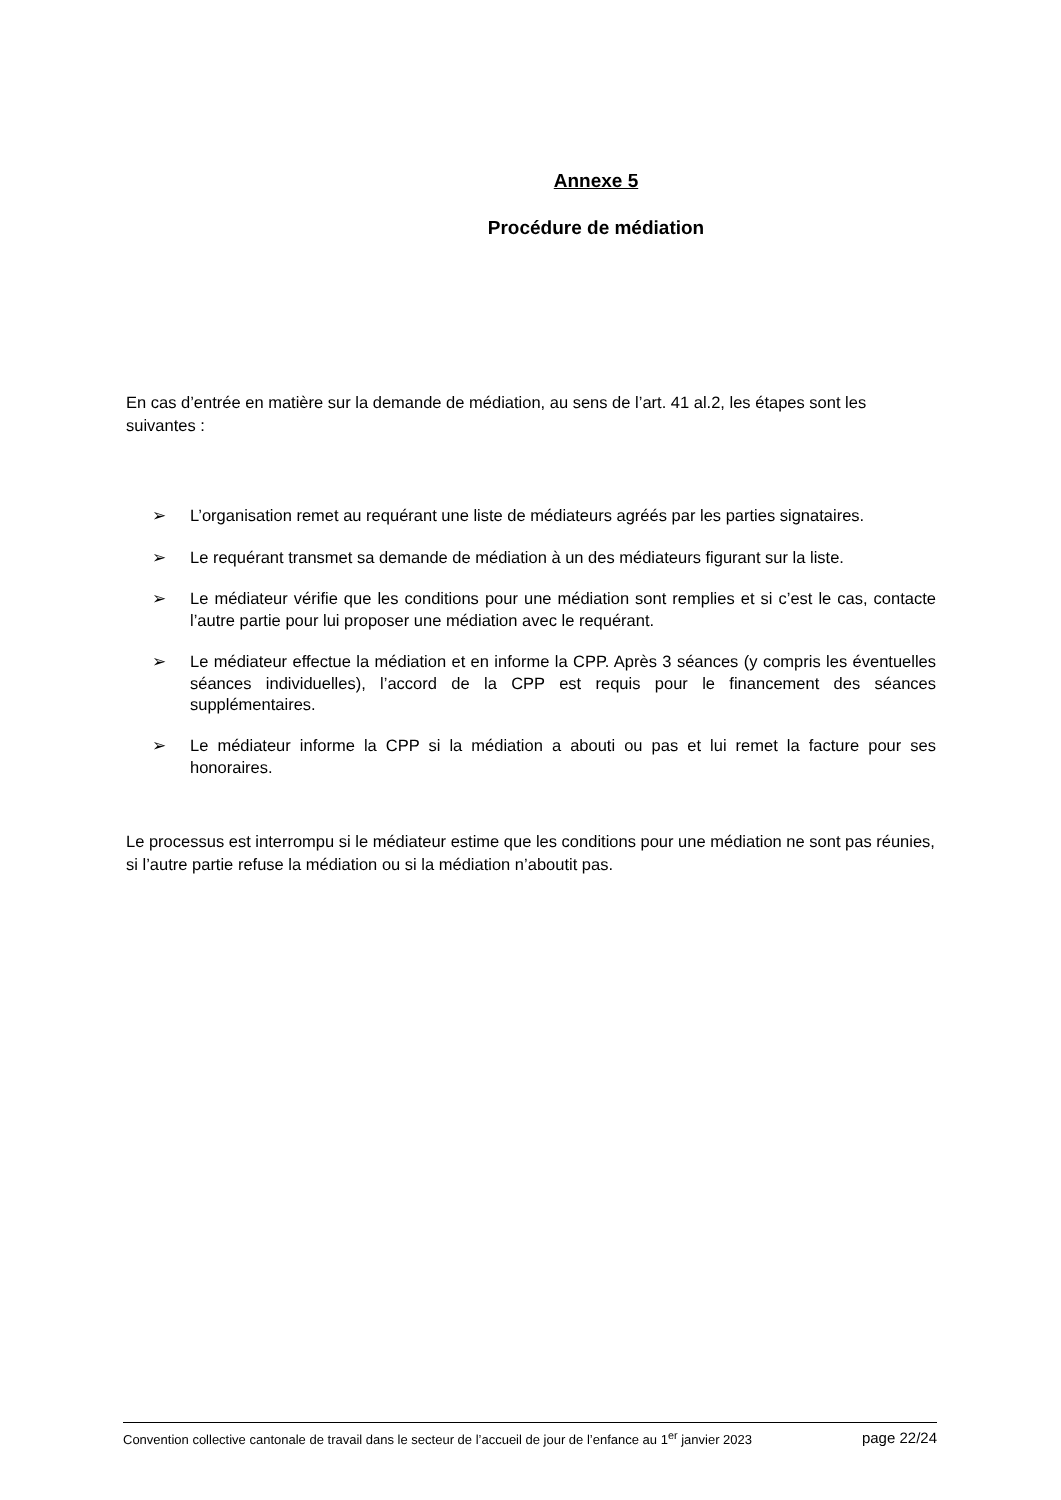Annexe 5
Procédure de médiation
En cas d’entrée en matière sur la demande de médiation, au sens de l’art. 41 al.2, les étapes sont les suivantes :
➢ L’organisation remet au requérant une liste de médiateurs agréés par les parties signataires.
➢ Le requérant transmet sa demande de médiation à un des médiateurs figurant sur la liste.
➢ Le médiateur vérifie que les conditions pour une médiation sont remplies et si c’est le cas, contacte l’autre partie pour lui proposer une médiation avec le requérant.
➢ Le médiateur effectue la médiation et en informe la CPP. Après 3 séances (y compris les éventuelles séances individuelles), l’accord de la CPP est requis pour le financement des séances supplémentaires.
➢ Le médiateur informe la CPP si la médiation a abouti ou pas et lui remet la facture pour ses honoraires.
Le processus est interrompu si le médiateur estime que les conditions pour une médiation ne sont pas réunies, si l’autre partie refuse la médiation ou si la médiation n’aboutit pas.
Convention collective cantonale de travail dans le secteur de l’accueil de jour de l’enfance au 1<sup>er</sup> janvier 2023 page 22/24